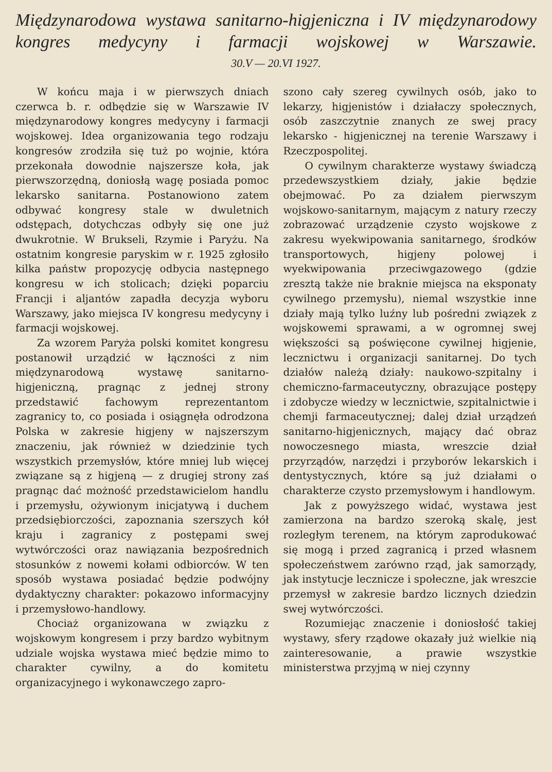Międzynarodowa wystawa sanitarno-higjeniczna i IV międzynarodowy kongres medycyny i farmacji wojskowej w Warszawie.
30.V — 20.VI 1927.
W końcu maja i w pierwszych dniach czerwca b. r. odbędzie się w Warszawie IV międzynarodowy kongres medycyny i farmacji wojskowej. Idea organizowania tego rodzaju kongresów zrodziła się tuż po wojnie, która przekonała dowodnie najszersze koła, jak pierwszorzędną, doniosłą wagę posiada pomoc lekarsko sanitarna. Postanowiono zatem odbywać kongresy stale w dwuletnich odstępach, dotychczas odbyły się one już dwukrotnie. W Brukseli, Rzymie i Paryżu. Na ostatnim kongresie paryskim w r. 1925 zgłosiło kilka państw propozycję odbycia następnego kongresu w ich stolicach; dzięki poparciu Francji i aljantów zapadła decyzja wyboru Warszawy, jako miejsca IV kongresu medycyny i farmacji wojskowej.
Za wzorem Paryża polski komitet kongresu postanowił urządzić w łączności z nim międzynarodową wystawę sanitarno-higjeniczną, pragnąc z jednej strony przedstawić fachowym reprezentantom zagranicy to, co posiada i osiągnęła odrodzona Polska w zakresie higjeny w najszerszym znaczeniu, jak również w dziedzinie tych wszystkich przemysłów, które mniej lub więcej związane są z higjeną — z drugiej strony zaś pragnąc dać możność przedstawicielom handlu i przemysłu, ożywionym inicjatywą i duchem przedsiębiorczości, zapoznania szerszych kół kraju i zagranicy z postępami swej wytwórczości oraz nawiązania bezpośrednich stosunków z nowemi kołami odbiorców. W ten sposób wystawa posiadać będzie podwójny dydaktyczny charakter: pokazowo informacyjny i przemysłowo-handlowy.
Chociaż organizowana w związku z wojskowym kongresem i przy bardzo wybitnym udziale wojska wystawa mieć będzie mimo to charakter cywilny, a do komitetu organizacyjnego i wykonawczego zapro-
szono cały szereg cywilnych osób, jako to lekarzy, higjenistów i działaczy społecznych, osób zaszczytnie znanych ze swej pracy lekarsko - higjenicznej na terenie Warszawy i Rzeczpospolitej.
O cywilnym charakterze wystawy świadczą przedewszystkiem działy, jakie będzie obejmować. Po za działem pierwszym wojskowo-sanitarnym, mającym z natury rzeczy zobrazować urządzenie czysto wojskowe z zakresu wyekwipowania sanitarnego, środków transportowych, higjeny polowej i wyekwipowania przeciwgazowego (gdzie zresztą także nie braknie miejsca na eksponaty cywilnego przemysłu), niemal wszystkie inne działy mają tylko luźny lub pośredni związek z wojskowemi sprawami, a w ogromnej swej większości są poświęcone cywilnej higjenie, lecznictwu i organizacji sanitarnej. Do tych działów należą działy: naukowo-szpitalny i chemiczno-farmaceutyczny, obrazujące postępy i zdobycze wiedzy w lecznictwie, szpitalnictwie i chemji farmaceutycznej; dalej dział urządzeń sanitarno-higjenicznych, mający dać obraz nowoczesnego miasta, wreszcie dział przyrządów, narzędzi i przyborów lekarskich i dentystycznych, które są już działami o charakterze czysto przemysłowym i handlowym.
Jak z powyższego widać, wystawa jest zamierzona na bardzo szeroką skalę, jest rozległym terenem, na którym zaprodukować się mogą i przed zagranicą i przed własnem społeczeństwem zarówno rząd, jak samorządy, jak instytucje lecznicze i społeczne, jak wreszcie przemysł w zakresie bardzo licznych dziedzin swej wytwórczości.
Rozumiejąc znaczenie i doniosłość takiej wystawy, sfery rządowe okazały już wielkie nią zainteresowanie, a prawie wszystkie ministerstwa przyjmą w niej czynny